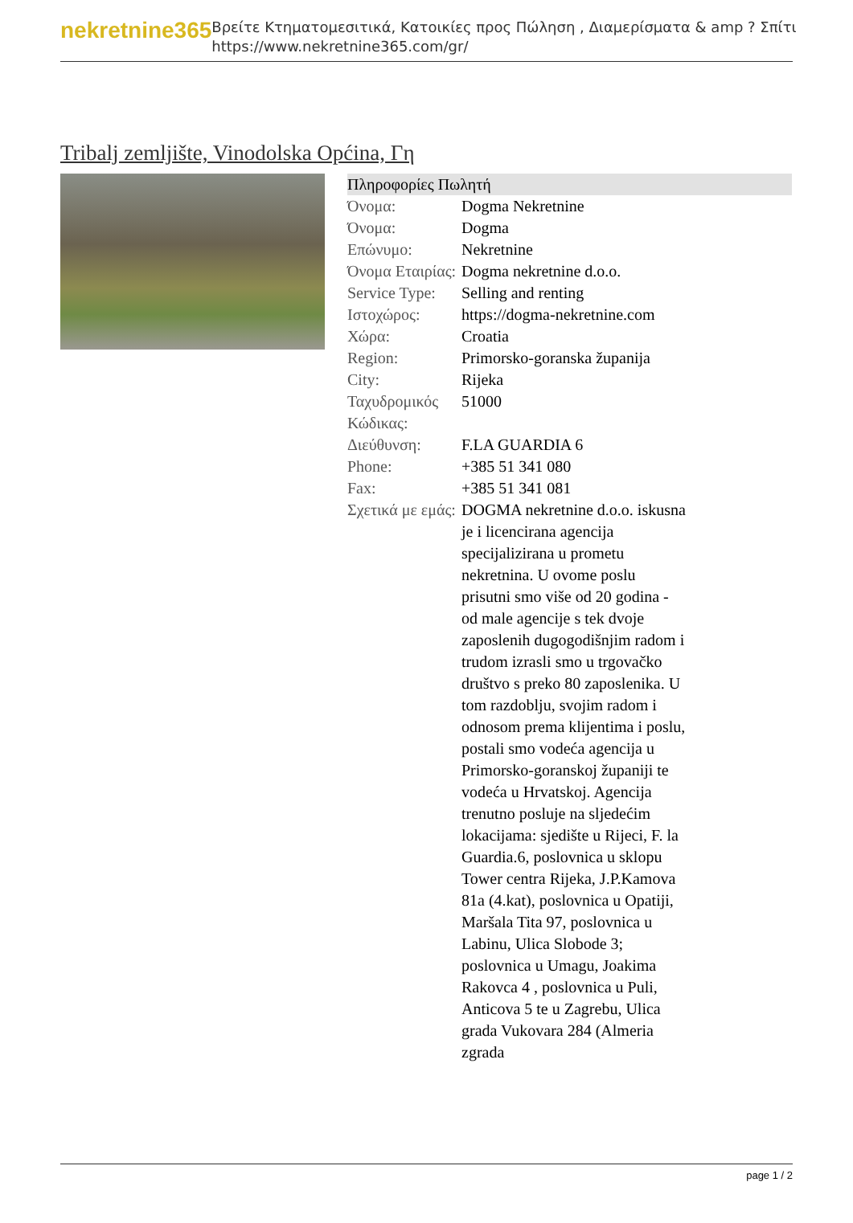nekretnine365
Βρείτε Κτηματομεσιτικά, Κατοικίες προς Πώληση , Διαμερίσματα & amp ? Σπίτι
https://www.nekretnine365.com/gr/
Tribalj zemljište, Vinodolska Općina, Γη
| Πληροφορίες Πωλητή | | |
| --- | --- | --- |
| Όνομα: | Dogma Nekretnine | |
| Όνομα: | Dogma | |
| Επώνυμο: | Nekretnine | |
| Όνομα Εταιρίας: | Dogma nekretnine d.o.o. | |
| Service Type: | Selling and renting | |
| Ιστοχώρος: | https://dogma-nekretnine.com | |
| Χώρα: | Croatia | |
| Region: | Primorsko-goranska županija | |
| City: | Rijeka | |
| Ταχυδρομικός Κώδικας: | 51000 | |
| Διεύθυνση: | F.LA GUARDIA 6 | |
| Phone: | +385 51 341 080 | |
| Fax: | +385 51 341 081 | |
| Σχετικά με εμάς: | DOGMA nekretnine d.o.o. iskusna je i licencirana agencija specijalizirana u prometu nekretnina. U ovome poslu prisutni smo više od 20 godina - od male agencije s tek dvoje zaposlenih dugogodišnjim radom i trudom izrasli smo u trgovačko društvo s preko 80 zaposlenika. U tom razdoblju, svojim radom i odnosom prema klijentima i poslu, postali smo vodeća agencija u Primorsko-goranskoj županiji te vodeća u Hrvatskoj. Agencija trenutno posluje na sljedećim lokacijama: sjedište u Rijeci, F. la Guardia.6, poslovnica u sklopu Tower centra Rijeka, J.P.Kamova 81a (4.kat), poslovnica u Opatiji, Maršala Tita 97, poslovnica u Labinu, Ulica Slobode 3; poslovnica u Umagu, Joakima Rakovca 4 , poslovnica u Puli, Anticova 5 te u Zagrebu, Ulica grada Vukovara 284 (Almeria zgrada | |
page 1 / 2